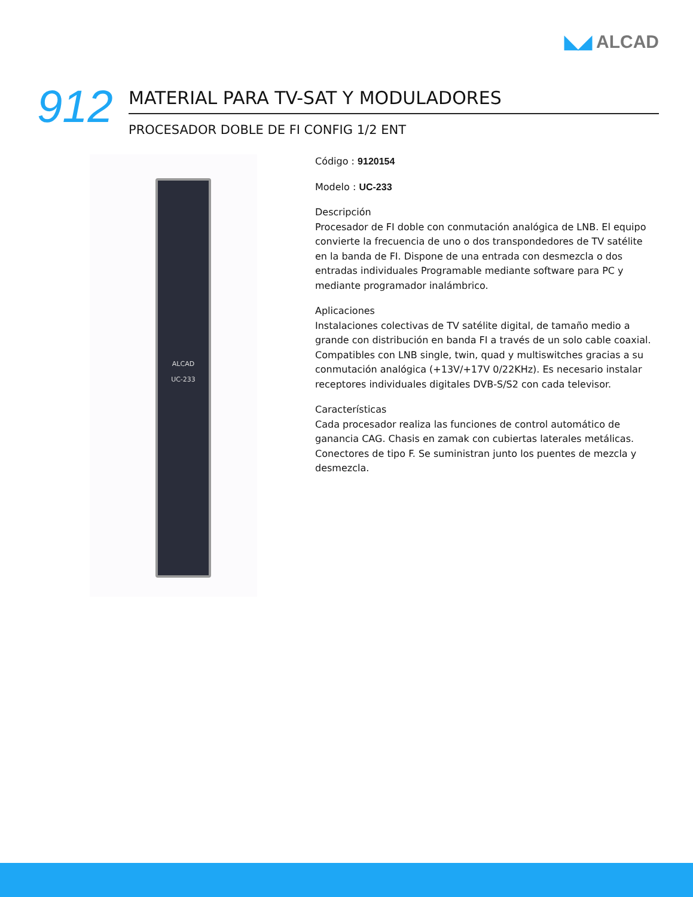◣◢ ALCAD
912
MATERIAL PARA TV-SAT Y MODULADORES
PROCESADOR DOBLE DE FI CONFIG 1/2 ENT
ALCAD
UC-233
Código : 9120154
Modelo : UC-233
Descripción
Procesador de FI doble con conmutación analógica de LNB. El equipo convierte la frecuencia de uno o dos transpondedores de TV satélite en la banda de FI. Dispone de una entrada con desmezcla o dos entradas individuales Programable mediante software para PC y mediante programador inalámbrico.
Aplicaciones
Instalaciones colectivas de TV satélite digital, de tamaño medio a grande con distribución en banda FI a través de un solo cable coaxial. Compatibles con LNB single, twin, quad y multiswitches gracias a su conmutación analógica (+13V/+17V 0/22KHz). Es necesario instalar receptores individuales digitales DVB-S/S2 con cada televisor.
Características
Cada procesador realiza las funciones de control automático de ganancia CAG. Chasis en zamak con cubiertas laterales metálicas. Conectores de tipo F. Se suministran junto los puentes de mezcla y desmezcla.